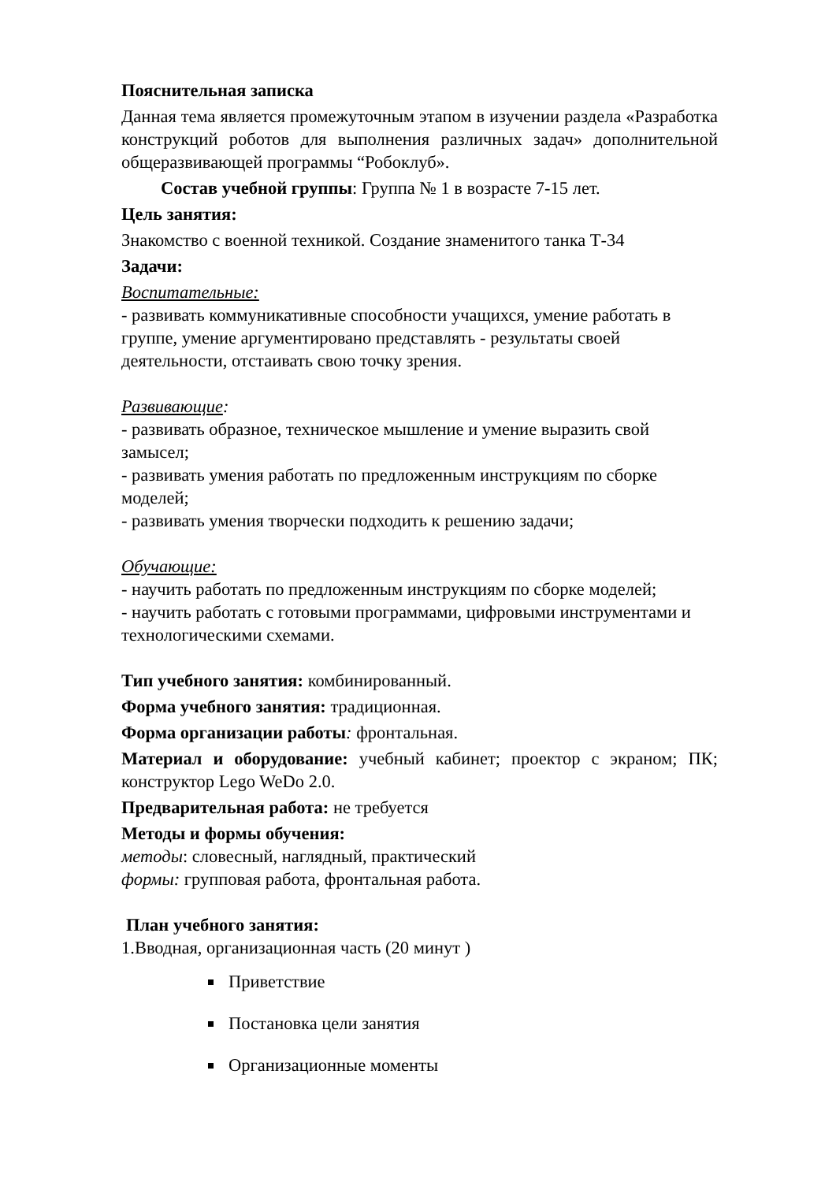Пояснительная записка
Данная тема является промежуточным этапом в изучении раздела «Разработка конструкций роботов для выполнения различных задач» дополнительной общеразвивающей программы “Робоклуб».
Состав учебной группы: Группа № 1 в возрасте 7-15 лет.
Цель занятия:
Знакомство с военной техникой. Создание знаменитого танка Т-34
Задачи:
Воспитательные:
- развивать коммуникативные способности учащихся, умение работать в группе, умение аргументировано представлять - результаты своей деятельности, отстаивать свою точку зрения.
Развивающие:
- развивать образное, техническое мышление и умение выразить свой замысел;
- развивать умения работать по предложенным инструкциям по сборке моделей;
- развивать умения творчески подходить к решению задачи;
Обучающие:
- научить работать по предложенным инструкциям по сборке моделей;
- научить работать с готовыми программами, цифровыми инструментами и технологическими схемами.
Тип учебного занятия: комбинированный.
Форма учебного занятия: традиционная.
Форма организации работы: фронтальная.
Материал и оборудование: учебный кабинет; проектор с экраном; ПК; конструктор Lego WeDo 2.0.
Предварительная работа: не требуется
Методы и формы обучения:
методы: словесный, наглядный, практический
формы: групповая работа, фронтальная работа.
План учебного занятия:
1.Вводная, организационная часть (20 минут )
Приветствие
Постановка цели занятия
Организационные моменты